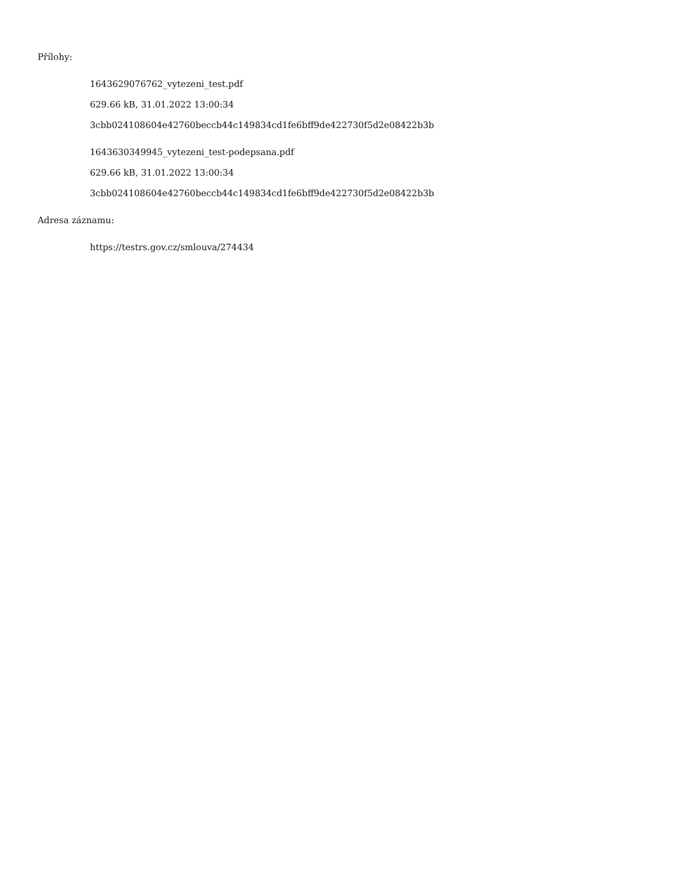Přílohy:
1643629076762_vytezeni_test.pdf
629.66 kB, 31.01.2022 13:00:34
3cbb024108604e42760beccb44c149834cd1fe6bff9de422730f5d2e08422b3b
1643630349945_vytezeni_test-podepsana.pdf
629.66 kB, 31.01.2022 13:00:34
3cbb024108604e42760beccb44c149834cd1fe6bff9de422730f5d2e08422b3b
Adresa záznamu:
https://testrs.gov.cz/smlouva/274434